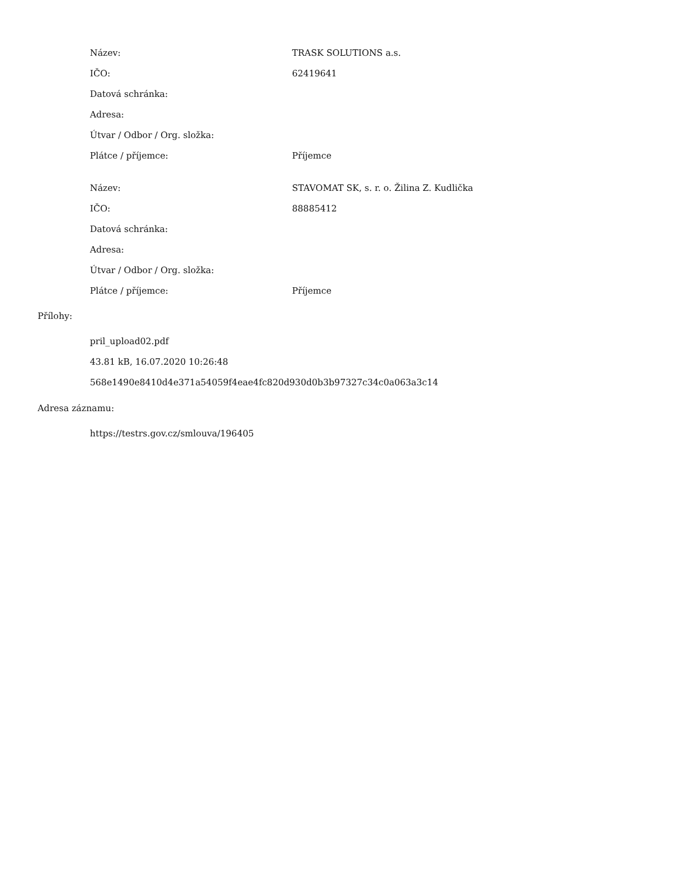| Název: | TRASK SOLUTIONS a.s. |
| IČO: | 62419641 |
| Datová schránka: | |
| Adresa: | |
| Útvar / Odbor / Org. složka: | |
| Plátce / příjemce: | Příjemce |
| Název: | STAVOMAT SK, s. r. o. Žilina Z. Kudlička |
| IČO: | 88885412 |
| Datová schránka: | |
| Adresa: | |
| Útvar / Odbor / Org. složka: | |
| Plátce / příjemce: | Příjemce |
Přílohy:
pril_upload02.pdf
43.81 kB, 16.07.2020 10:26:48
568e1490e8410d4e371a54059f4eae4fc820d930d0b3b97327c34c0a063a3c14
Adresa záznamu:
https://testrs.gov.cz/smlouva/196405